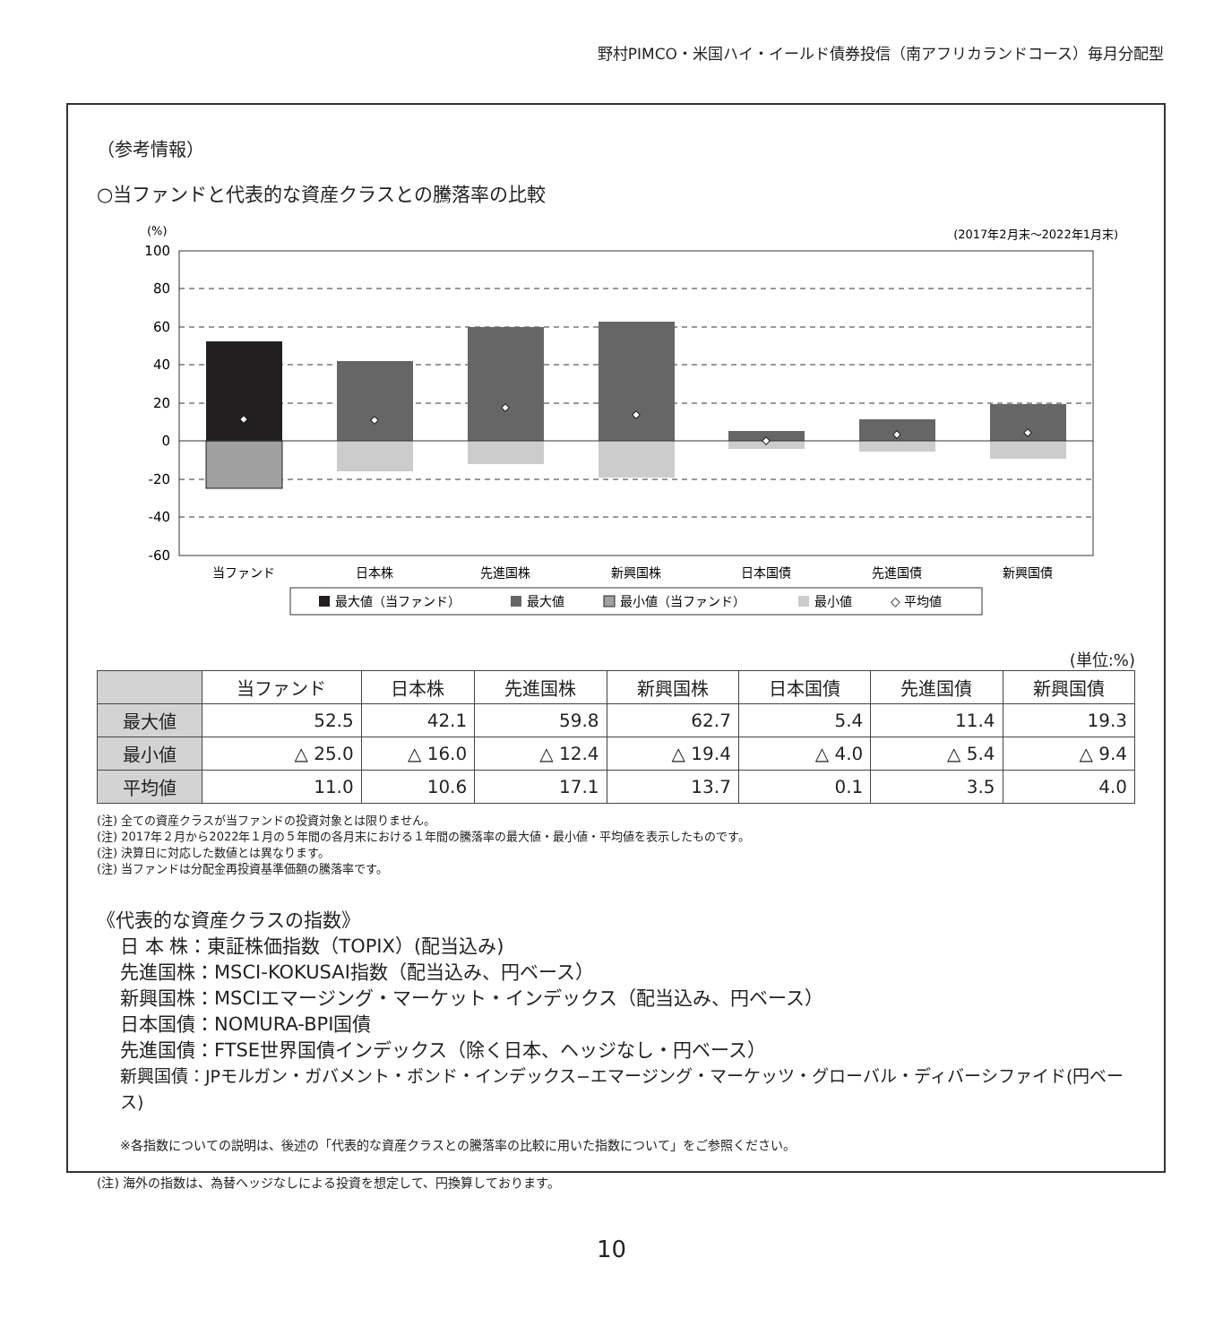野村PIMCO・米国ハイ・イールド債券投信（南アフリカランドコース）毎月分配型
（参考情報）
○当ファンドと代表的な資産クラスとの騰落率の比較
(%)
(2017年2月末〜2022年1月末)
100
80
60
40
20
0
-20
-40
-60
当ファンド
日本株
先進国株
新興国株
日本国債
先進国債
新興国債
最大値（当ファンド）
最大値
最小値（当ファンド）
最小値
◇ 平均値
(単位:%)
| | 当ファンド | 日本株 | 先進国株 | 新興国株 | 日本国債 | 先進国債 | 新興国債 |
| --- | --- | --- | --- | --- | --- | --- | --- |
| 最大値 | 52.5 | 42.1 | 59.8 | 62.7 | 5.4 | 11.4 | 19.3 |
| 最小値 | △ 25.0 | △ 16.0 | △ 12.4 | △ 19.4 | △ 4.0 | △ 5.4 | △ 9.4 |
| 平均値 | 11.0 | 10.6 | 17.1 | 13.7 | 0.1 | 3.5 | 4.0 |
(注) 全ての資産クラスが当ファンドの投資対象とは限りません。
(注) 2017年２月から2022年１月の５年間の各月末における１年間の騰落率の最大値・最小値・平均値を表示したものです。
(注) 決算日に対応した数値とは異なります。
(注) 当ファンドは分配金再投資基準価額の騰落率です。
《代表的な資産クラスの指数》
日 本 株：東証株価指数（TOPIX）(配当込み)
先進国株：MSCI-KOKUSAI指数（配当込み、円ベース）
新興国株：MSCIエマージング・マーケット・インデックス（配当込み、円ベース）
日本国債：NOMURA-BPI国債
先進国債：FTSE世界国債インデックス（除く日本、ヘッジなし・円ベース）
新興国債：JPモルガン・ガバメント・ボンド・インデックス−エマージング・マーケッツ・グローバル・ディバーシファイド(円ベース)
※各指数についての説明は、後述の「代表的な資産クラスとの騰落率の比較に用いた指数について」をご参照ください。
(注) 海外の指数は、為替ヘッジなしによる投資を想定して、円換算しております。
10